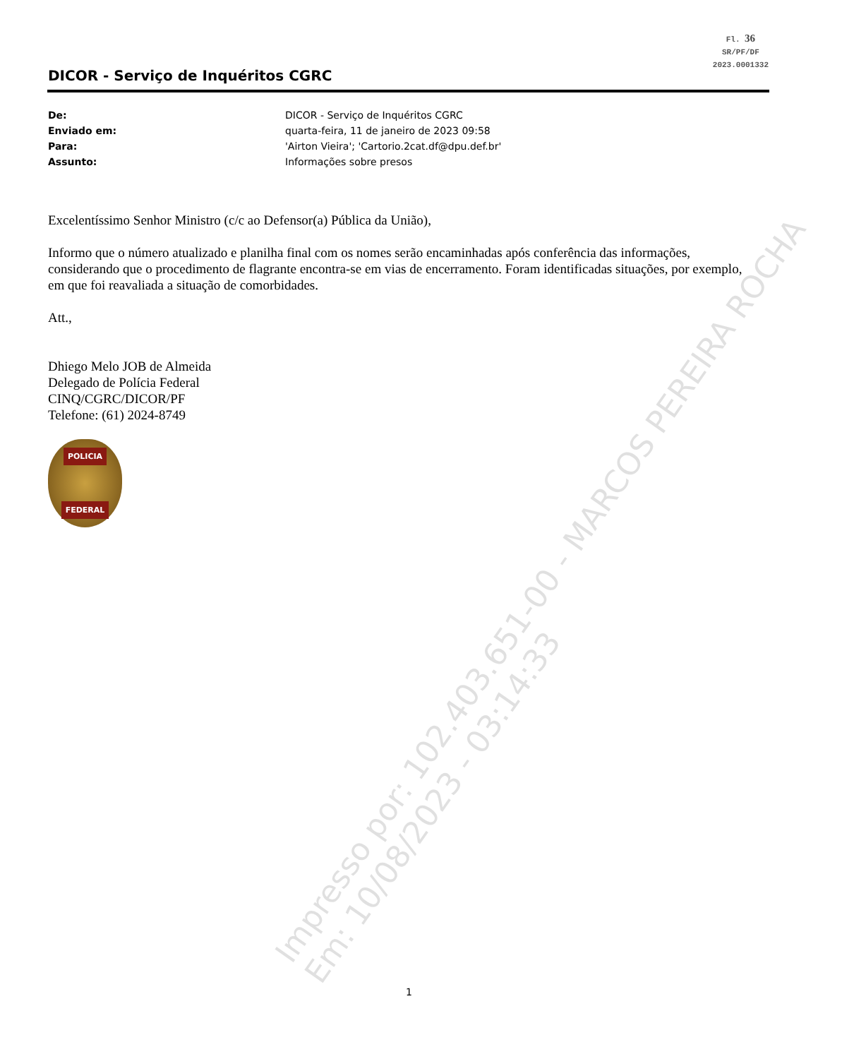Fl. 36
SR/PF/DF
2023.0001332
DICOR - Serviço de Inquéritos CGRC
De: DICOR - Serviço de Inquéritos CGRC
Enviado em: quarta-feira, 11 de janeiro de 2023 09:58
Para: 'Airton Vieira'; 'Cartorio.2cat.df@dpu.def.br'
Assunto: Informações sobre presos
Excelentíssimo Senhor Ministro (c/c ao Defensor(a) Pública da União),
Informo que o número atualizado e planilha final com os nomes serão encaminhadas após conferência das informações, considerando que o procedimento de flagrante encontra-se em vias de encerramento. Foram identificadas situações, por exemplo, em que foi reavaliada a situação de comorbidades.
Att.,
Dhiego Melo JOB de Almeida
Delegado de Polícia Federal
CINQ/CGRC/DICOR/PF
Telefone: (61) 2024-8749
POLICIA
FEDERAL
Impresso por: 102.403.651-00 - MARCOS PEREIRA ROCHA
Em: 10/08/2023 - 03:14:33
1